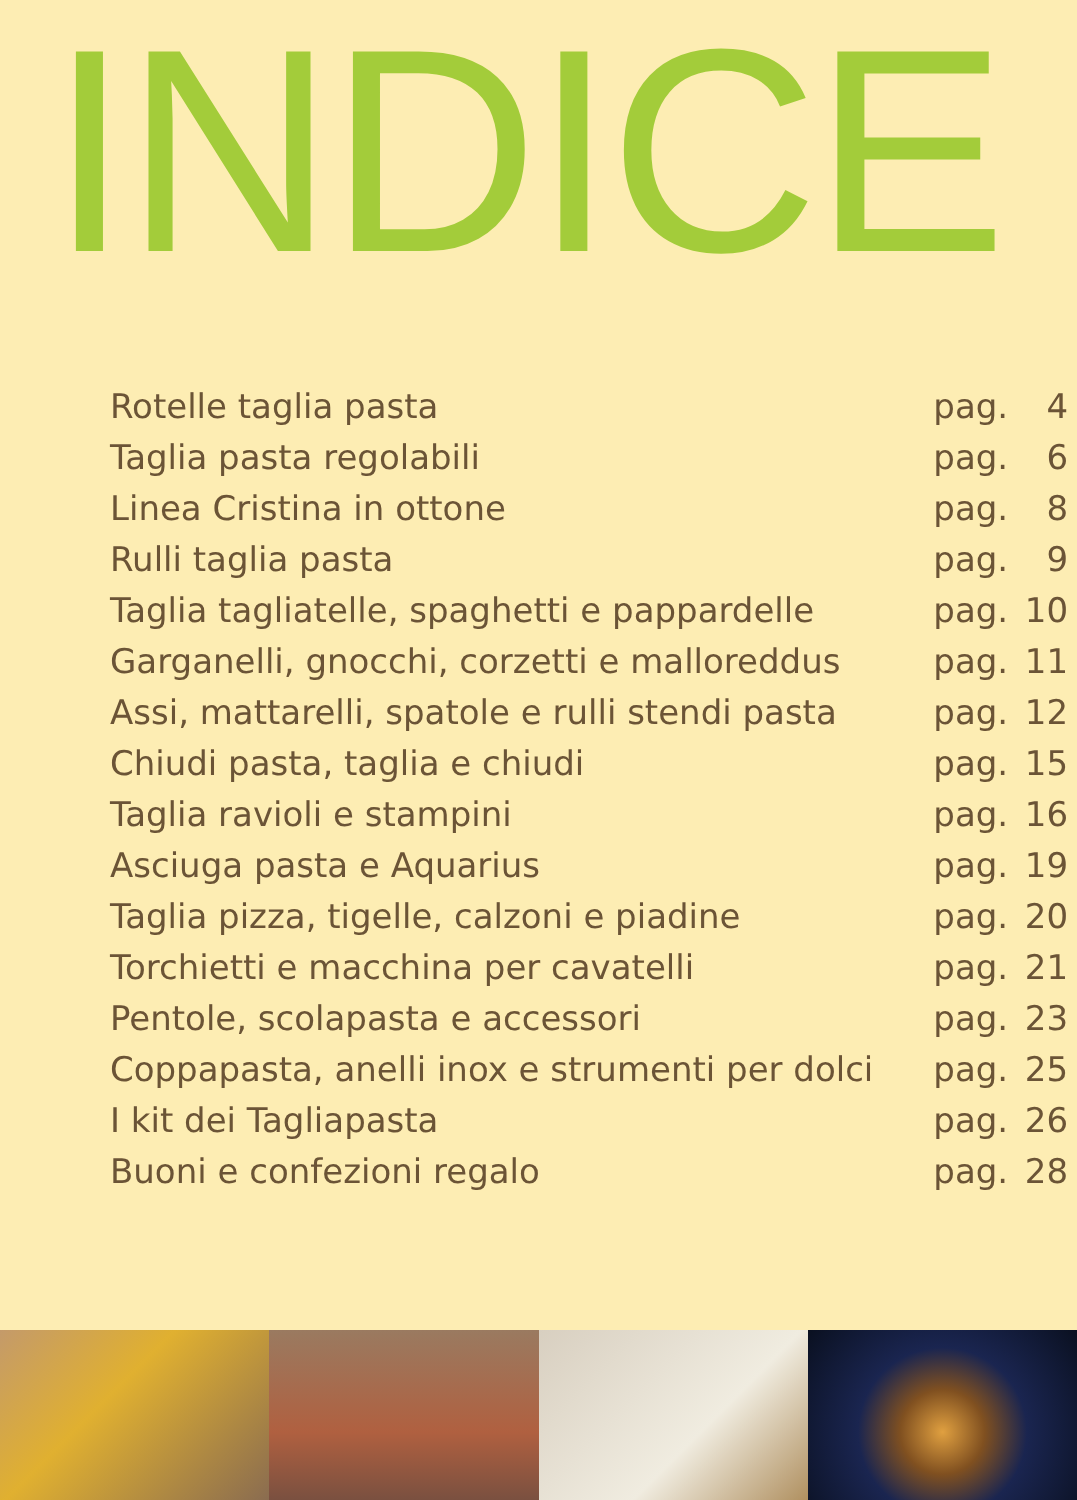INDICE
| Rotelle taglia pasta | pag. | 4 |
| Taglia pasta regolabili | pag. | 6 |
| Linea Cristina in ottone | pag. | 8 |
| Rulli taglia pasta | pag. | 9 |
| Taglia tagliatelle, spaghetti e pappardelle | pag. | 10 |
| Garganelli, gnocchi, corzetti e malloreddus | pag. | 11 |
| Assi, mattarelli, spatole e rulli stendi pasta | pag. | 12 |
| Chiudi pasta, taglia e chiudi | pag. | 15 |
| Taglia ravioli e stampini | pag. | 16 |
| Asciuga pasta e Aquarius | pag. | 19 |
| Taglia pizza, tigelle, calzoni e piadine | pag. | 20 |
| Torchietti e macchina per cavatelli | pag. | 21 |
| Pentole, scolapasta e accessori | pag. | 23 |
| Coppapasta, anelli inox e strumenti per dolci | pag. | 25 |
| I kit dei Tagliapasta | pag. | 26 |
| Buoni e confezioni regalo | pag. | 28 |